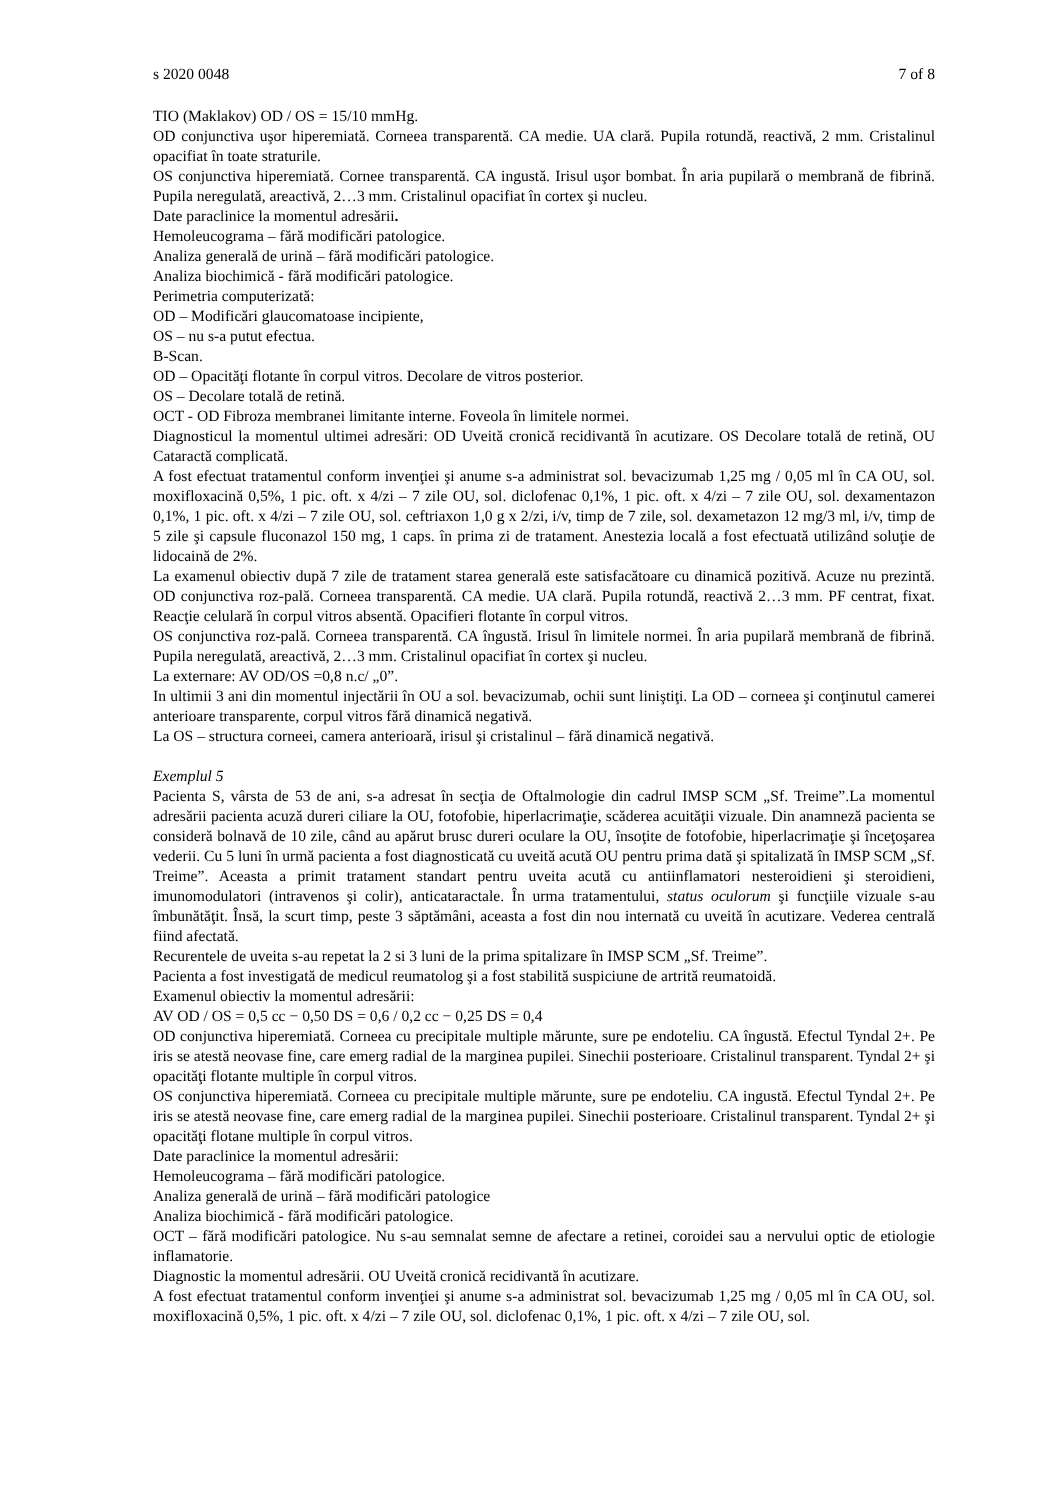s 2020 0048 7 of 8
TIO (Maklakov) OD / OS = 15/10 mmHg.
OD conjunctiva uşor hiperemiată. Corneea transparentă. CA medie. UA clară. Pupila rotundă, reactivă, 2 mm. Cristalinul opacifiat în toate straturile.
OS conjunctiva hiperemiată. Cornee transparentă. CA ingustă. Irisul uşor bombat. În aria pupilară o membrană de fibrină. Pupila neregulată, areactivă, 2…3 mm. Cristalinul opacifiat în cortex şi nucleu.
Date paraclinice la momentul adresării.
Hemoleucograma – fără modificări patologice.
Analiza generală de urină – fără modificări patologice.
Analiza biochimică - fără modificări patologice.
Perimetria computerizată:
OD – Modificări glaucomatoase incipiente,
OS – nu s-a putut efectua.
B-Scan.
OD – Opacităţi flotante în corpul vitros. Decolare de vitros posterior.
OS – Decolare totală de retină.
OCT - OD Fibroza membranei limitante interne. Foveola în limitele normei.
Diagnosticul la momentul ultimei adresări: OD Uveită cronică recidivantă în acutizare. OS Decolare totală de retină, OU Cataractă complicată.
A fost efectuat tratamentul conform invenţiei şi anume s-a administrat sol. bevacizumab 1,25 mg / 0,05 ml în CA OU, sol. moxifloxacină 0,5%, 1 pic. oft. x 4/zi – 7 zile OU, sol. diclofenac 0,1%, 1 pic. oft. x 4/zi – 7 zile OU, sol. dexamentazon 0,1%, 1 pic. oft. x 4/zi – 7 zile OU, sol. ceftriaxon 1,0 g x 2/zi, i/v, timp de 7 zile, sol. dexametazon 12 mg/3 ml, i/v, timp de 5 zile şi capsule fluconazol 150 mg, 1 caps. în prima zi de tratament. Anestezia locală a fost efectuată utilizând soluţie de lidocaină de 2%.
La examenul obiectiv după 7 zile de tratament starea generală este satisfacătoare cu dinamică pozitivă. Acuze nu prezintă. OD conjunctiva roz-pală. Corneea transparentă. CA medie. UA clară. Pupila rotundă, reactivă 2…3 mm. PF centrat, fixat. Reacţie celulară în corpul vitros absentă. Opacifieri flotante în corpul vitros.
OS conjunctiva roz-pală. Corneea transparentă. CA îngustă. Irisul în limitele normei. În aria pupilară membrană de fibrină. Pupila neregulată, areactivă, 2…3 mm. Cristalinul opacifiat în cortex şi nucleu.
La externare: AV OD/OS =0,8 n.c/ „0”.
In ultimii 3 ani din momentul injectării în OU a sol. bevacizumab, ochii sunt liniştiţi. La OD – corneea şi conţinutul camerei anterioare transparente, corpul vitros fără dinamică negativă.
La OS – structura corneei, camera anterioară, irisul şi cristalinul – fără dinamică negativă.
Exemplul 5
Pacienta S, vârsta de 53 de ani, s-a adresat în secţia de Oftalmologie din cadrul IMSP SCM „Sf. Treime”.La momentul adresării pacienta acuză dureri ciliare la OU, fotofobie, hiperlacrimaţie, scăderea acuităţii vizuale. Din anamneză pacienta se consideră bolnavă de 10 zile, când au apărut brusc dureri oculare la OU, însoţite de fotofobie, hiperlacrimaţie şi înceţoşarea vederii. Cu 5 luni în urmă pacienta a fost diagnosticată cu uveită acută OU pentru prima dată şi spitalizată în IMSP SCM „Sf. Treime”. Aceasta a primit tratament standart pentru uveita acută cu antiinflamatori nesteroidieni şi steroidieni, imunomodulatori (intravenos şi colir), anticataractale. În urma tratamentului, status oculorum şi funcţiile vizuale s-au îmbunătăţit. Însă, la scurt timp, peste 3 săptămâni, aceasta a fost din nou internată cu uveită în acutizare. Vederea centrală fiind afectată.
Recurentele de uveita s-au repetat la 2 si 3 luni de la prima spitalizare în IMSP SCM „Sf. Treime”.
Pacienta a fost investigată de medicul reumatolog şi a fost stabilită suspiciune de artrită reumatoidă.
Examenul obiectiv la momentul adresării:
AV OD / OS = 0,5 cc − 0,50 DS = 0,6 / 0,2 cc − 0,25 DS = 0,4
OD conjunctiva hiperemiată. Corneea cu precipitale multiple mărunte, sure pe endoteliu. CA îngustă. Efectul Tyndal 2+. Pe iris se atestă neovase fine, care emerg radial de la marginea pupilei. Sinechii posterioare. Cristalinul transparent. Tyndal 2+ şi opacităţi flotante multiple în corpul vitros.
OS conjunctiva hiperemiată. Corneea cu precipitale multiple mărunte, sure pe endoteliu. CA ingustă. Efectul Tyndal 2+. Pe iris se atestă neovase fine, care emerg radial de la marginea pupilei. Sinechii posterioare. Cristalinul transparent. Tyndal 2+ şi opacităţi flotane multiple în corpul vitros.
Date paraclinice la momentul adresării:
Hemoleucograma – fără modificări patologice.
Analiza generală de urină – fără modificări patologice
Analiza biochimică - fără modificări patologice.
OCT – fără modificări patologice. Nu s-au semnalat semne de afectare a retinei, coroidei sau a nervului optic de etiologie inflamatorie.
Diagnostic la momentul adresării. OU Uveită cronică recidivantă în acutizare.
A fost efectuat tratamentul conform invenţiei şi anume s-a administrat sol. bevacizumab 1,25 mg / 0,05 ml în CA OU, sol. moxifloxacină 0,5%, 1 pic. oft. x 4/zi – 7 zile OU, sol. diclofenac 0,1%, 1 pic. oft. x 4/zi – 7 zile OU, sol.